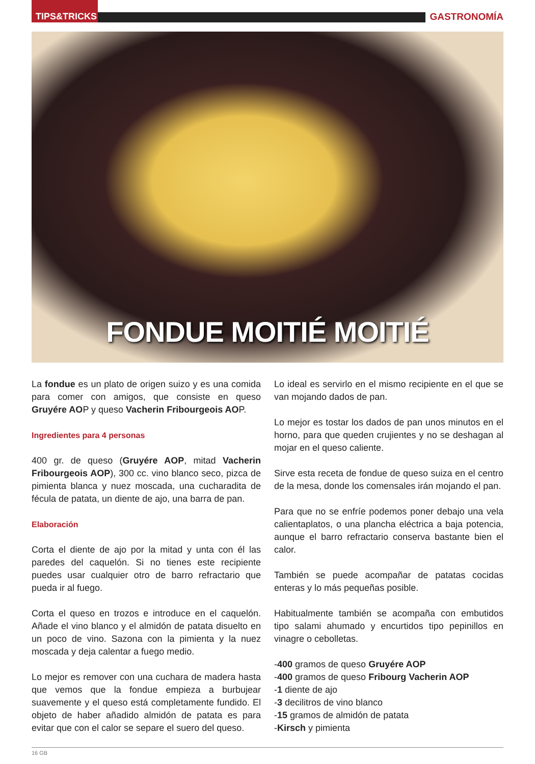TIPS&TRICKS
GASTRONOMÍA
FONDUE MOITIÉ MOITIÉ
La fondue es un plato de origen suizo y es una comida para comer con amigos, que consiste en queso Gruyére AOP y queso Vacherin Fribourgeois AOP.
Ingredientes para 4 personas
400 gr. de queso (Gruyére AOP, mitad Vacherin Fribourgeois AOP), 300 cc. vino blanco seco, pizca de pimienta blanca y nuez moscada, una cucharadita de fécula de patata, un diente de ajo, una barra de pan.
Elaboración
Corta el diente de ajo por la mitad y unta con él las paredes del caquelón. Si no tienes este recipiente puedes usar cualquier otro de barro refractario que pueda ir al fuego.
Corta el queso en trozos e introduce en el caquelón. Añade el vino blanco y el almidón de patata disuelto en un poco de vino. Sazona con la pimienta y la nuez moscada y deja calentar a fuego medio.
Lo mejor es remover con una cuchara de madera hasta que vemos que la fondue empieza a burbujear suavemente y el queso está completamente fundido. El objeto de haber añadido almidón de patata es para evitar que con el calor se separe el suero del queso.
Lo ideal es servirlo en el mismo recipiente en el que se van mojando dados de pan.
Lo mejor es tostar los dados de pan unos minutos en el horno, para que queden crujientes y no se deshagan al mojar en el queso caliente.
Sirve esta receta de fondue de queso suiza en el centro de la mesa, donde los comensales irán mojando el pan.
Para que no se enfríe podemos poner debajo una vela calientaplatos, o una plancha eléctrica a baja potencia, aunque el barro refractario conserva bastante bien el calor.
También se puede acompañar de patatas cocidas enteras y lo más pequeñas posible.
Habitualmente también se acompaña con embutidos tipo salami ahumado y encurtidos tipo pepinillos en vinagre o cebolletas.
-400 gramos de queso Gruyére AOP
-400 gramos de queso Fribourg Vacherin AOP
-1 diente de ajo
-3 decilitros de vino blanco
-15 gramos de almidón de patata
-Kirsch y pimienta
16 GB